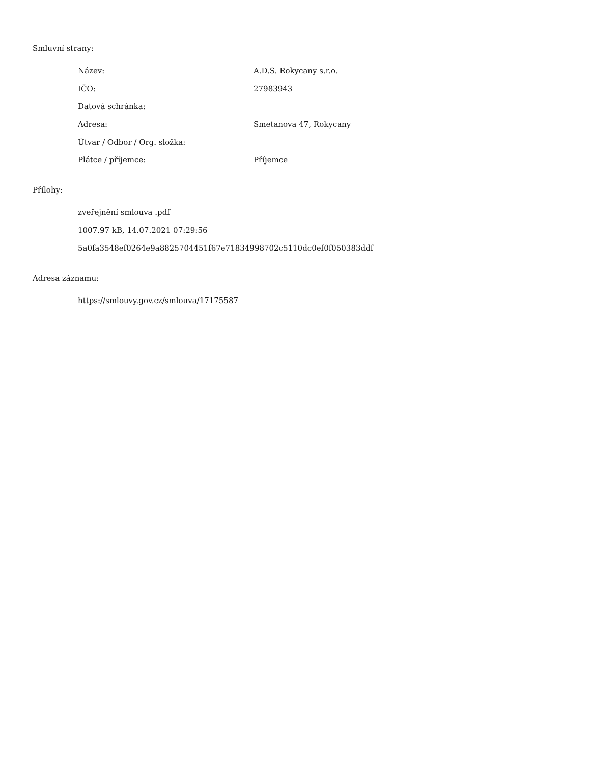Smluvní strany:
| Název: | A.D.S. Rokycany s.r.o. |
| IČO: | 27983943 |
| Datová schránka: | |
| Adresa: | Smetanova 47, Rokycany |
| Útvar / Odbor / Org. složka: | |
| Plátce / příjemce: | Příjemce |
Přílohy:
zveřejnění smlouva .pdf
1007.97 kB, 14.07.2021 07:29:56
5a0fa3548ef0264e9a8825704451f67e71834998702c5110dc0ef0f050383ddf
Adresa záznamu:
https://smlouvy.gov.cz/smlouva/17175587